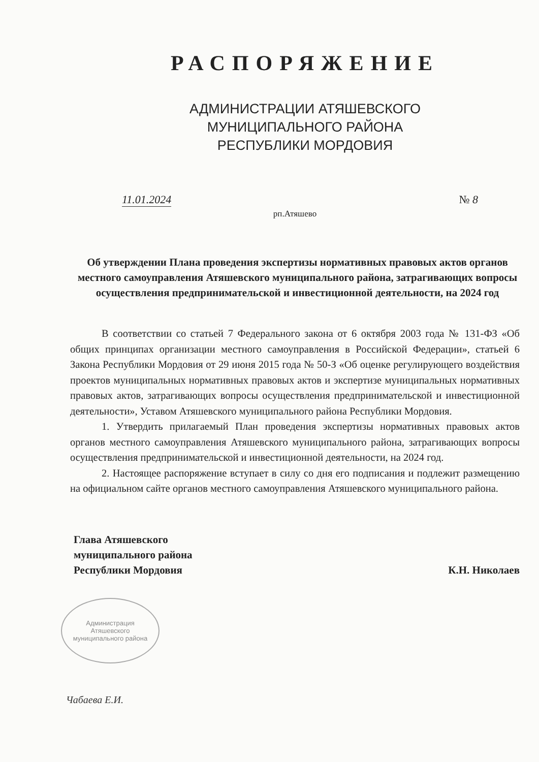РАСПОРЯЖЕНИЕ
АДМИНИСТРАЦИИ АТЯШЕВСКОГО
МУНИЦИПАЛЬНОГО РАЙОНА
РЕСПУБЛИКИ МОРДОВИЯ
11.01.2024 № 8
рп.Атяшево
Об утверждении Плана проведения экспертизы нормативных правовых актов органов местного самоуправления Атяшевского муниципального района, затрагивающих вопросы осуществления предпринимательской и инвестиционной деятельности, на 2024 год
В соответствии со статьей 7 Федерального закона от 6 октября 2003 года № 131-ФЗ «Об общих принципах организации местного самоуправления в Российской Федерации», статьей 6 Закона Республики Мордовия от 29 июня 2015 года № 50-З «Об оценке регулирующего воздействия проектов муниципальных нормативных правовых актов и экспертизе муниципальных нормативных правовых актов, затрагивающих вопросы осуществления предпринимательской и инвестиционной деятельности», Уставом Атяшевского муниципального района Республики Мордовия.
1. Утвердить прилагаемый План проведения экспертизы нормативных правовых актов органов местного самоуправления Атяшевского муниципального района, затрагивающих вопросы осуществления предпринимательской и инвестиционной деятельности, на 2024 год.
2. Настоящее распоряжение вступает в силу со дня его подписания и подлежит размещению на официальном сайте органов местного самоуправления Атяшевского муниципального района.
Глава Атяшевского
муниципального района
Республики Мордовия
К.Н. Николаев
Администрация Атяшевского муниципального района
Чабаева Е.И.